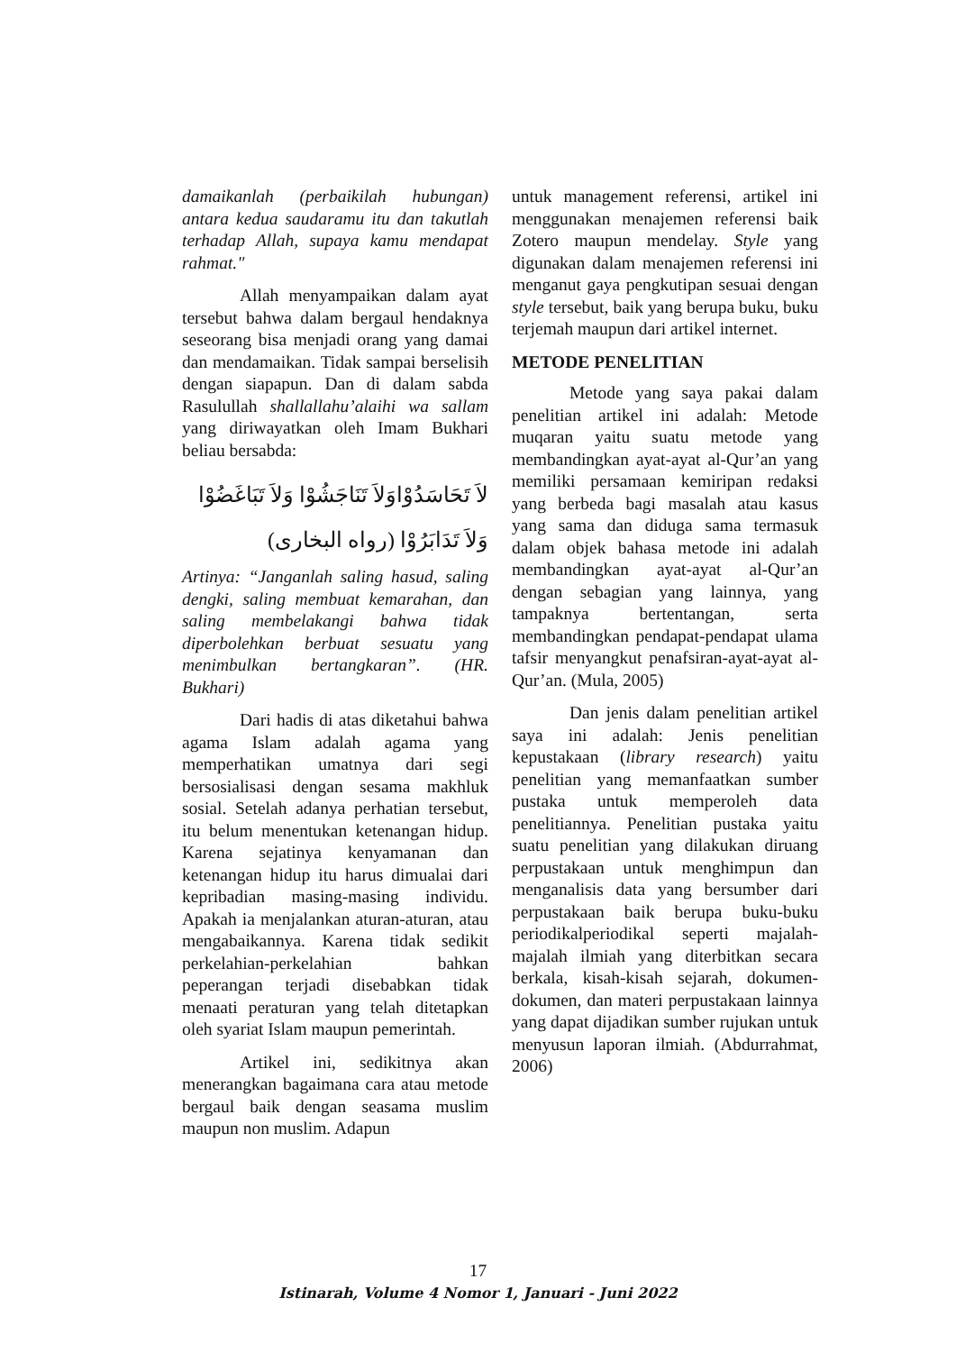damaikanlah (perbaikilah hubungan) antara kedua saudaramu itu dan takutlah terhadap Allah, supaya kamu mendapat rahmat."
Allah menyampaikan dalam ayat tersebut bahwa dalam bergaul hendaknya seseorang bisa menjadi orang yang damai dan mendamaikan. Tidak sampai berselisih dengan siapapun. Dan di dalam sabda Rasulullah shallallahu’alaihi wa sallam yang diriwayatkan oleh Imam Bukhari beliau bersabda:
لاَ تَحَاسَدُوْاوَلاَ تَنَاجَشُوْا وَلاَ تَبَاغَضُوْا وَلاَ تَدَابَرُوْا (رواه البخارى)
Artinya: “Janganlah saling hasud, saling dengki, saling membuat kemarahan, dan saling membelakangi bahwa tidak diperbolehkan berbuat sesuatu yang menimbulkan bertangkaran”. (HR. Bukhari)
Dari hadis di atas diketahui bahwa agama Islam adalah agama yang memperhatikan umatnya dari segi bersosialisasi dengan sesama makhluk sosial. Setelah adanya perhatian tersebut, itu belum menentukan ketenangan hidup. Karena sejatinya kenyamanan dan ketenangan hidup itu harus dimualai dari kepribadian masing-masing individu. Apakah ia menjalankan aturan-aturan, atau mengabaikannya. Karena tidak sedikit perkelahian-perkelahian bahkan peperangan terjadi disebabkan tidak menaati peraturan yang telah ditetapkan oleh syariat Islam maupun pemerintah.
Artikel ini, sedikitnya akan menerangkan bagaimana cara atau metode bergaul baik dengan seasama muslim maupun non muslim. Adapun
untuk management referensi, artikel ini menggunakan menajemen referensi baik Zotero maupun mendelay. Style yang digunakan dalam menajemen referensi ini menganut gaya pengkutipan sesuai dengan style tersebut, baik yang berupa buku, buku terjemah maupun dari artikel internet.
METODE PENELITIAN
Metode yang saya pakai dalam penelitian artikel ini adalah: Metode muqaran yaitu suatu metode yang membandingkan ayat-ayat al-Qur’an yang memiliki persamaan kemiripan redaksi yang berbeda bagi masalah atau kasus yang sama dan diduga sama termasuk dalam objek bahasa metode ini adalah membandingkan ayat-ayat al-Qur’an dengan sebagian yang lainnya, yang tampaknya bertentangan, serta membandingkan pendapat-pendapat ulama tafsir menyangkut penafsiran-ayat-ayat al-Qur’an. (Mula, 2005)
Dan jenis dalam penelitian artikel saya ini adalah: Jenis penelitian kepustakaan (library research) yaitu penelitian yang memanfaatkan sumber pustaka untuk memperoleh data penelitiannya. Penelitian pustaka yaitu suatu penelitian yang dilakukan diruang perpustakaan untuk menghimpun dan menganalisis data yang bersumber dari perpustakaan baik berupa buku-buku periodikalperiodikal seperti majalah-majalah ilmiah yang diterbitkan secara berkala, kisah-kisah sejarah, dokumen-dokumen, dan materi perpustakaan lainnya yang dapat dijadikan sumber rujukan untuk menyusun laporan ilmiah. (Abdurrahmat, 2006)
17
Istinarah, Volume 4 Nomor 1, Januari - Juni 2022